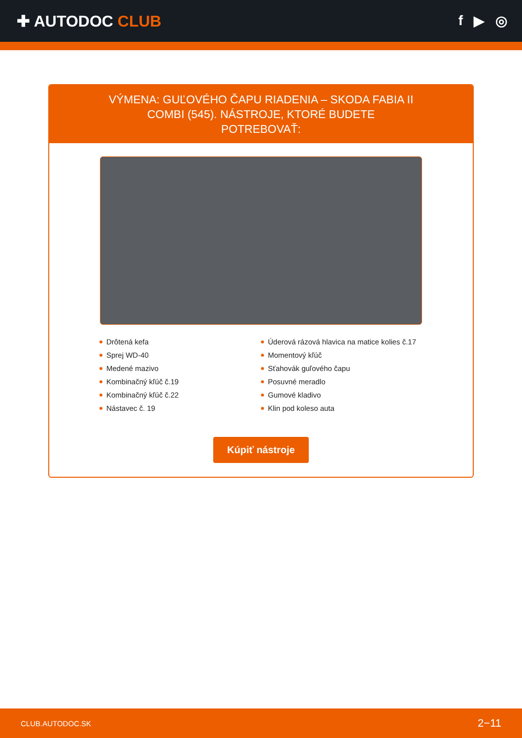✚ AUTODOC CLUB f ▶ ◎
VÝMENA: GUĽOVÉHO ČAPU RIADENIA – SKODA FABIA II COMBI (545). NÁSTROJE, KTORÉ BUDETE POTREBOVAŤ:
Drôtená kefa
Sprej WD-40
Medené mazivo
Kombinačný kľúč č.19
Kombinačný kľúč č.22
Nástavec č. 19
Úderová rázová hlavica na matice kolies č.17
Momentový kľúč
Sťahovák guľového čapu
Posuvné meradlo
Gumové kladivo
Klin pod koleso auta
Kúpiť nástroje
CLUB.AUTODOC.SK 2−11